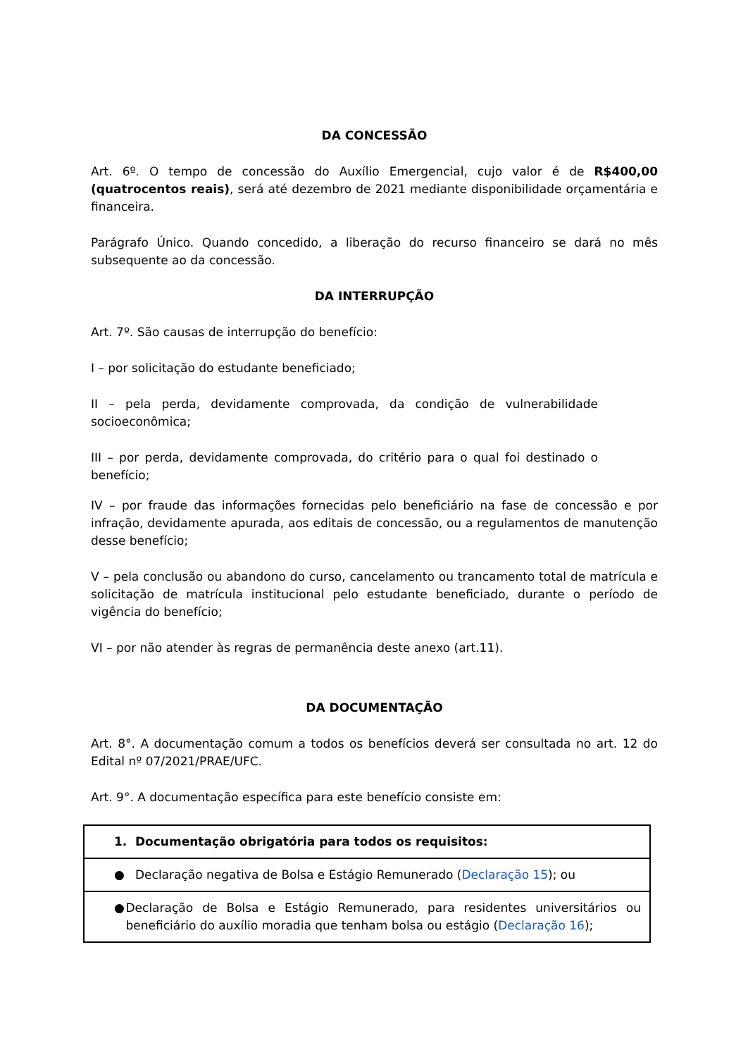DA CONCESSÃO
Art. 6º. O tempo de concessão do Auxílio Emergencial, cujo valor é de R$400,00 (quatrocentos reais), será até dezembro de 2021 mediante disponibilidade orçamentária e financeira.
Parágrafo Único. Quando concedido, a liberação do recurso financeiro se dará no mês subsequente ao da concessão.
DA INTERRUPÇÃO
Art. 7º. São causas de interrupção do benefício:
I – por solicitação do estudante beneficiado;
II – pela perda, devidamente comprovada, da condição de vulnerabilidade socioeconômica;
III – por perda, devidamente comprovada, do critério para o qual foi destinado o benefício;
IV – por fraude das informações fornecidas pelo beneficiário na fase de concessão e por infração, devidamente apurada, aos editais de concessão, ou a regulamentos de manutenção desse benefício;
V – pela conclusão ou abandono do curso, cancelamento ou trancamento total de matrícula e solicitação de matrícula institucional pelo estudante beneficiado, durante o período de vigência do benefício;
VI – por não atender às regras de permanência deste anexo (art.11).
DA DOCUMENTAÇÃO
Art. 8°. A documentação comum a todos os benefícios deverá ser consultada no art. 12 do Edital nº 07/2021/PRAE/UFC.
Art. 9°. A documentação específica para este benefício consiste em:
| 1. Documentação obrigatória para todos os requisitos: |
| ● Declaração negativa de Bolsa e Estágio Remunerado ( Declaração 15 ); ou |
| ● Declaração de Bolsa e Estágio Remunerado, para residentes universitários ou beneficiário do auxílio moradia que tenham bolsa ou estágio ( Declaração 16 ); |